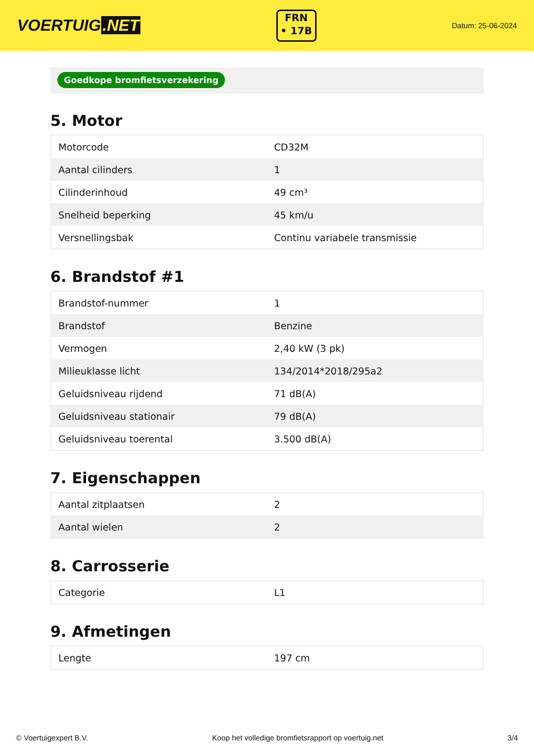VOERTUIG.NET
FRN
• 17B
Datum: 25-06-2024
Goedkope bromfietsverzekering
5. Motor
| Motorcode | CD32M |
| Aantal cilinders | 1 |
| Cilinderinhoud | 49 cm³ |
| Snelheid beperking | 45 km/u |
| Versnellingsbak | Continu variabele transmissie |
6. Brandstof #1
| Brandstof-nummer | 1 |
| Brandstof | Benzine |
| Vermogen | 2,40 kW (3 pk) |
| Milieuklasse licht | 134/2014*2018/295a2 |
| Geluidsniveau rijdend | 71 dB(A) |
| Geluidsniveau stationair | 79 dB(A) |
| Geluidsniveau toerental | 3.500 dB(A) |
7. Eigenschappen
| Aantal zitplaatsen | 2 |
| Aantal wielen | 2 |
8. Carrosserie
| Categorie | L1 |
9. Afmetingen
| Lengte | 197 cm |
© Voertuigexpert B.V. Koop het volledige bromfietsrapport op voertuig.net 3/4